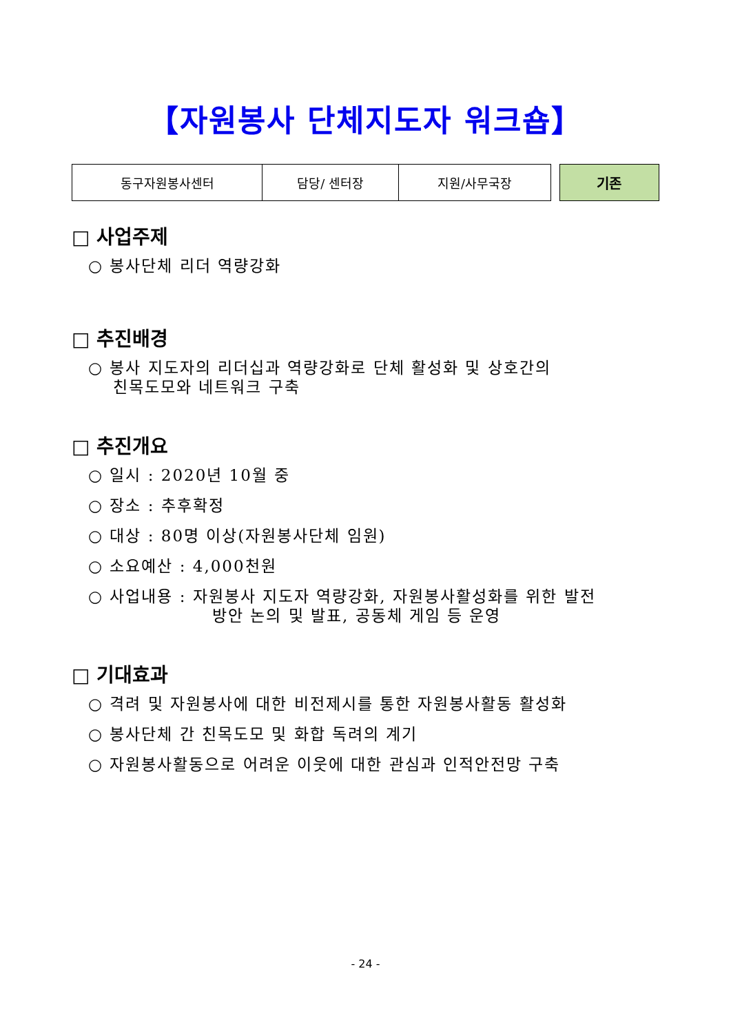【자원봉사 단체지도자 워크숍】
| 동구자원봉사센터 | 담당/ 센터장 | 지원/사무국장 |
기존
□ 사업주제
○ 봉사단체 리더 역량강화
□ 추진배경
○ 봉사 지도자의 리더십과 역량강화로 단체 활성화 및 상호간의
친목도모와 네트워크 구축
□ 추진개요
○ 일시 : 2020년 10월 중
○ 장소 : 추후확정
○ 대상 : 80명 이상(자원봉사단체 임원)
○ 소요예산 : 4,000천원
○ 사업내용 : 자원봉사 지도자 역량강화, 자원봉사활성화를 위한 발전
방안 논의 및 발표, 공동체 게임 등 운영
□ 기대효과
○ 격려 및 자원봉사에 대한 비전제시를 통한 자원봉사활동 활성화
○ 봉사단체 간 친목도모 및 화합 독려의 계기
○ 자원봉사활동으로 어려운 이웃에 대한 관심과 인적안전망 구축
- 24 -